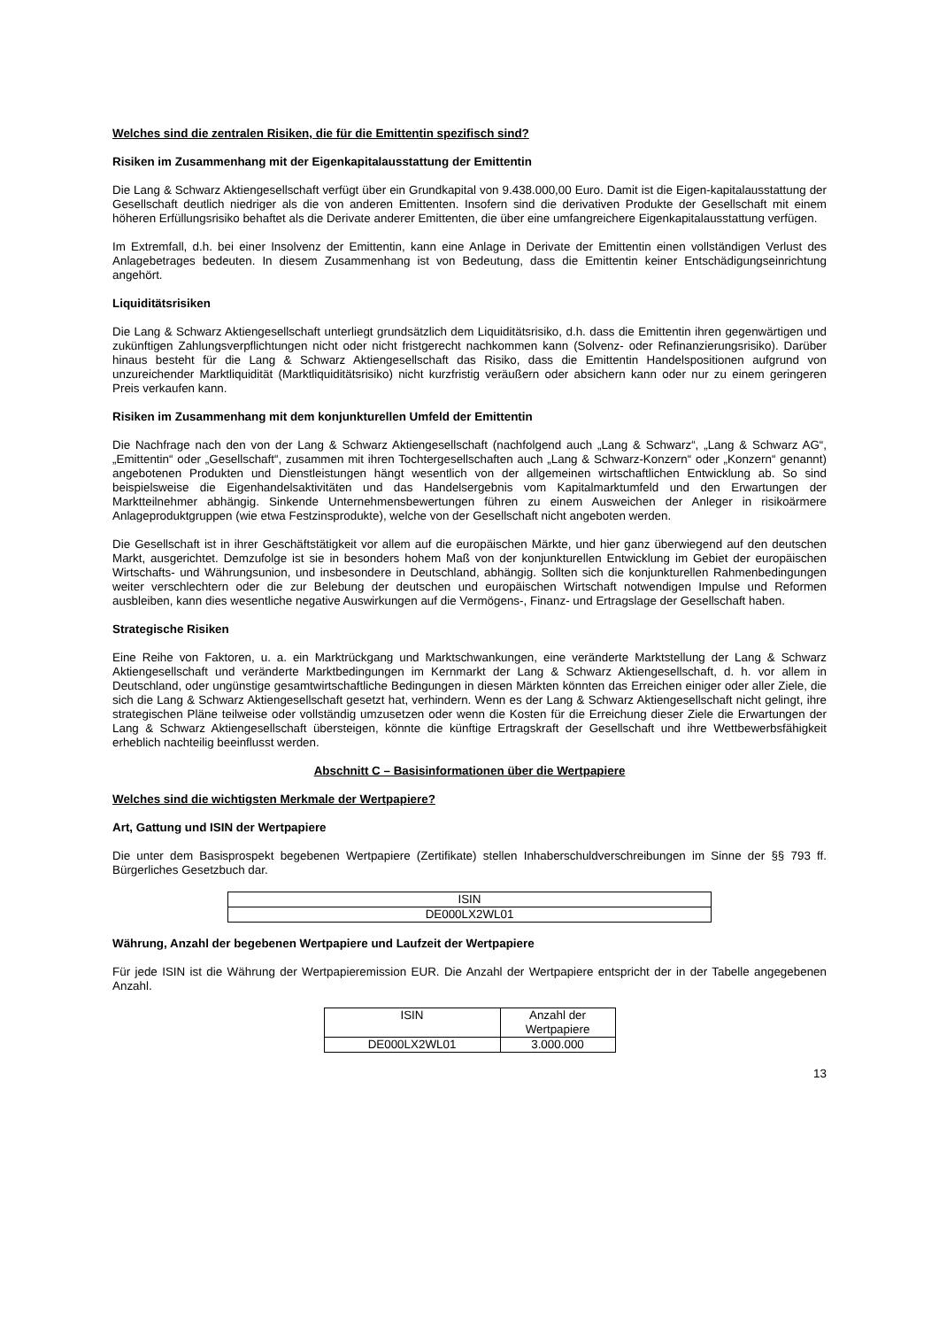Welches sind die zentralen Risiken, die für die Emittentin spezifisch sind?
Risiken im Zusammenhang mit der Eigenkapitalausstattung der Emittentin
Die Lang & Schwarz Aktiengesellschaft verfügt über ein Grundkapital von 9.438.000,00 Euro. Damit ist die Eigen-kapitalausstattung der Gesellschaft deutlich niedriger als die von anderen Emittenten. Insofern sind die derivativen Produkte der Gesellschaft mit einem höheren Erfüllungsrisiko behaftet als die Derivate anderer Emittenten, die über eine umfangreichere Eigenkapitalausstattung verfügen.
Im Extremfall, d.h. bei einer Insolvenz der Emittentin, kann eine Anlage in Derivate der Emittentin einen vollständigen Verlust des Anlagebetrages bedeuten. In diesem Zusammenhang ist von Bedeutung, dass die Emittentin keiner Entschädigungseinrichtung angehört.
Liquiditätsrisiken
Die Lang & Schwarz Aktiengesellschaft unterliegt grundsätzlich dem Liquiditätsrisiko, d.h. dass die Emittentin ihren gegenwärtigen und zukünftigen Zahlungsverpflichtungen nicht oder nicht fristgerecht nachkommen kann (Solvenz- oder Refinanzierungsrisiko). Darüber hinaus besteht für die Lang & Schwarz Aktiengesellschaft das Risiko, dass die Emittentin Handelspositionen aufgrund von unzureichender Marktliquidität (Marktliquiditätsrisiko) nicht kurzfristig veräußern oder absichern kann oder nur zu einem geringeren Preis verkaufen kann.
Risiken im Zusammenhang mit dem konjunkturellen Umfeld der Emittentin
Die Nachfrage nach den von der Lang & Schwarz Aktiengesellschaft (nachfolgend auch „Lang & Schwarz“, „Lang & Schwarz AG“, „Emittentin“ oder „Gesellschaft“, zusammen mit ihren Tochtergesellschaften auch „Lang & Schwarz-Konzern“ oder „Konzern“ genannt) angebotenen Produkten und Dienstleistungen hängt wesentlich von der allgemeinen wirtschaftlichen Entwicklung ab. So sind beispielsweise die Eigenhandelsaktivitäten und das Handelsergebnis vom Kapitalmarktumfeld und den Erwartungen der Marktteilnehmer abhängig. Sinkende Unternehmensbewertungen führen zu einem Ausweichen der Anleger in risikoärmere Anlageproduktgruppen (wie etwa Festzinsprodukte), welche von der Gesellschaft nicht angeboten werden.
Die Gesellschaft ist in ihrer Geschäftstätigkeit vor allem auf die europäischen Märkte, und hier ganz überwiegend auf den deutschen Markt, ausgerichtet. Demzufolge ist sie in besonders hohem Maß von der konjunkturellen Entwicklung im Gebiet der europäischen Wirtschafts- und Währungsunion, und insbesondere in Deutschland, abhängig. Sollten sich die konjunkturellen Rahmenbedingungen weiter verschlechtern oder die zur Belebung der deutschen und europäischen Wirtschaft notwendigen Impulse und Reformen ausbleiben, kann dies wesentliche negative Auswirkungen auf die Vermögens-, Finanz- und Ertragslage der Gesellschaft haben.
Strategische Risiken
Eine Reihe von Faktoren, u. a. ein Marktrückgang und Marktschwankungen, eine veränderte Marktstellung der Lang & Schwarz Aktiengesellschaft und veränderte Marktbedingungen im Kernmarkt der Lang & Schwarz Aktiengesellschaft, d. h. vor allem in Deutschland, oder ungünstige gesamtwirtschaftliche Bedingungen in diesen Märkten könnten das Erreichen einiger oder aller Ziele, die sich die Lang & Schwarz Aktiengesellschaft gesetzt hat, verhindern. Wenn es der Lang & Schwarz Aktiengesellschaft nicht gelingt, ihre strategischen Pläne teilweise oder vollständig umzusetzen oder wenn die Kosten für die Erreichung dieser Ziele die Erwartungen der Lang & Schwarz Aktiengesellschaft übersteigen, könnte die künftige Ertragskraft der Gesellschaft und ihre Wettbewerbsfähigkeit erheblich nachteilig beeinflusst werden.
Abschnitt C – Basisinformationen über die Wertpapiere
Welches sind die wichtigsten Merkmale der Wertpapiere?
Art, Gattung und ISIN der Wertpapiere
Die unter dem Basisprospekt begebenen Wertpapiere (Zertifikate) stellen Inhaberschuldverschreibungen im Sinne der §§ 793 ff. Bürgerliches Gesetzbuch dar.
| ISIN |
| DE000LX2WL01 |
Währung, Anzahl der begebenen Wertpapiere und Laufzeit der Wertpapiere
Für jede ISIN ist die Währung der Wertpapieremission EUR. Die Anzahl der Wertpapiere entspricht der in der Tabelle angegebenen Anzahl.
| ISIN | Anzahl der Wertpapiere |
| DE000LX2WL01 | 3.000.000 |
13